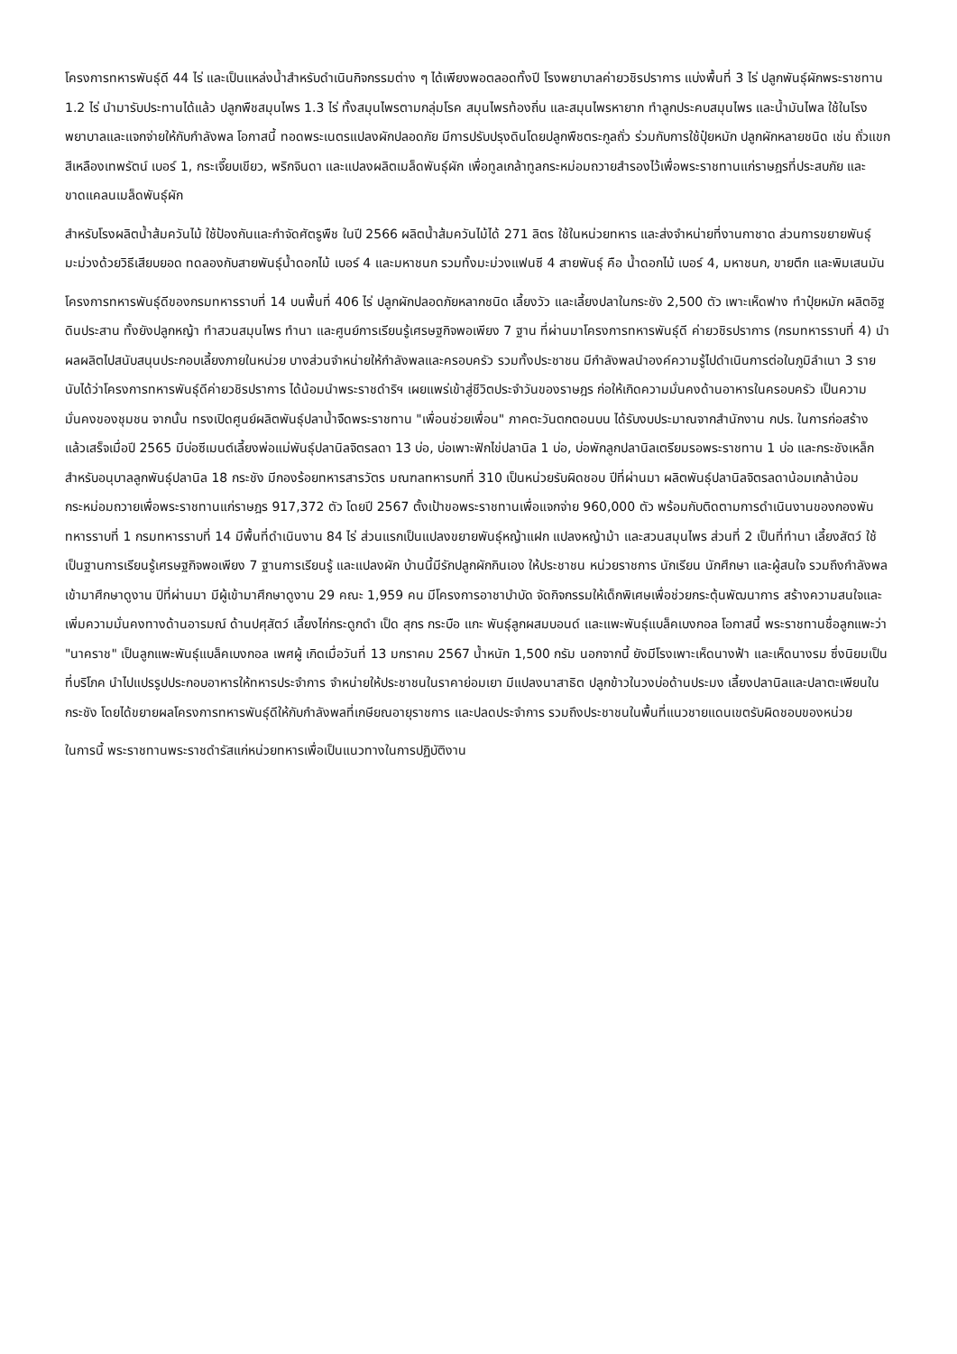โครงการทหารพันธุ์ดี 44 ไร่ และเป็นแหล่งน้ำสำหรับดำเนินกิจกรรมต่าง ๆ ได้เพียงพอตลอดทั้งปี โรงพยาบาลค่ายวชิรปราการ แบ่งพื้นที่ 3 ไร่ ปลูกพันธุ์ผักพระราชทาน 1.2 ไร่ นำมารับประทานได้แล้ว ปลูกพืชสมุนไพร 1.3 ไร่ ทั้งสมุนไพรตามกลุ่มโรค สมุนไพรท้องถิ่น และสมุนไพรหายาก ทำลูกประคบสมุนไพร และน้ำมันไพล ใช้ในโรงพยาบาลและแจกจ่ายให้กับกำลังพล โอกาสนี้ ทอดพระเนตรแปลงผักปลอดภัย มีการปรับปรุงดินโดยปลูกพืชตระกูลถั่ว ร่วมกับการใช้ปุ๋ยหมัก ปลูกผักหลายชนิด เช่น ถั่วแขกสีเหลืองเทพรัตน์ เบอร์ 1, กระเจี๊ยบเขียว, พริกจินดา และแปลงผลิตเมล็ดพันธุ์ผัก เพื่อทูลเกล้าทูลกระหม่อมถวายสำรองไว้เพื่อพระราชทานแก่ราษฎรที่ประสบภัย และขาดแคลนเมล็ดพันธุ์ผัก
สำหรับโรงผลิตน้ำส้มควันไม้ ใช้ป้องกันและกำจัดศัตรูพืช ในปี 2566 ผลิตน้ำส้มควันไม้ได้ 271 ลิตร ใช้ในหน่วยทหาร และส่งจำหน่ายที่งานกาชาด ส่วนการขยายพันธุ์มะม่วงด้วยวิธีเสียบยอด ทดลองกับสายพันธุ์น้ำดอกไม้ เบอร์ 4 และมหาชนก รวมทั้งมะม่วงแฟนซี 4 สายพันธุ์ คือ น้ำดอกไม้ เบอร์ 4, มหาชนก, ขายตึก และพิมเสนมัน
โครงการทหารพันธุ์ดีของกรมทหารราบที่ 14 บนพื้นที่ 406 ไร่ ปลูกผักปลอดภัยหลากชนิด เลี้ยงวัว และเลี้ยงปลาในกระชัง 2,500 ตัว เพาะเห็ดฟาง ทำปุ๋ยหมัก ผลิตอิฐดินประสาน ทั้งยังปลูกหญ้า ทำสวนสมุนไพร ทำนา และศูนย์การเรียนรู้เศรษฐกิจพอเพียง 7 ฐาน ที่ผ่านมาโครงการทหารพันธุ์ดี ค่ายวชิรปราการ (กรมทหารราบที่ 4) นำผลผลิตไปสนับสนุนประกอบเลี้ยงภายในหน่วย บางส่วนจำหน่ายให้กำลังพลและครอบครัว รวมทั้งประชาชน มีกำลังพลนำองค์ความรู้ไปดำเนินการต่อในภูมิลำเนา 3 ราย นับได้ว่าโครงการทหารพันธุ์ดีค่ายวชิรปราการ ได้น้อมนำพระราชดำริฯ เผยแพร่เข้าสู่ชีวิตประจำวันของราษฎร ก่อให้เกิดความมั่นคงด้านอาหารในครอบครัว เป็นความมั่นคงของชุมชน จากนั้น ทรงเปิดศูนย์ผลิตพันธุ์ปลาน้ำจืดพระราชทาน "เพื่อนช่วยเพื่อน" ภาคตะวันตกตอนบน ได้รับงบประมาณจากสำนักงาน กปร. ในการก่อสร้าง แล้วเสร็จเมื่อปี 2565 มีบ่อซีเมนต์เลี้ยงพ่อแม่พันธุ์ปลานิลจิตรลดา 13 บ่อ, บ่อเพาะฟักไข่ปลานิล 1 บ่อ, บ่อพักลูกปลานิลเตรียมรอพระราชทาน 1 บ่อ และกระชังเหล็กสำหรับอนุบาลลูกพันธุ์ปลานิล 18 กระชัง มีกองร้อยทหารสารวัตร มณฑลทหารบกที่ 310 เป็นหน่วยรับผิดชอบ ปีที่ผ่านมา ผลิตพันธุ์ปลานิลจิตรลดาน้อมเกล้าน้อมกระหม่อมถวายเพื่อพระราชทานแก่ราษฎร 917,372 ตัว โดยปี 2567 ตั้งเป้าขอพระราชทานเพื่อแจกจ่าย 960,000 ตัว พร้อมกับติดตามการดำเนินงานของกองพันทหารราบที่ 1 กรมทหารราบที่ 14 มีพื้นที่ดำเนินงาน 84 ไร่ ส่วนแรกเป็นแปลงขยายพันธุ์หญ้าแฝก แปลงหญ้าม้า และสวนสมุนไพร ส่วนที่ 2 เป็นที่ทำนา เลี้ยงสัตว์ ใช้เป็นฐานการเรียนรู้เศรษฐกิจพอเพียง 7 ฐานการเรียนรู้ และแปลงผัก บ้านนี้มีรักปลูกผักกินเอง ให้ประชาชน หน่วยราชการ นักเรียน นักศึกษา และผู้สนใจ รวมถึงกำลังพลเข้ามาศึกษาดูงาน ปีที่ผ่านมา มีผู้เข้ามาศึกษาดูงาน 29 คณะ 1,959 คน มีโครงการอาชาบำบัด จัดกิจกรรมให้เด็กพิเศษเพื่อช่วยกระตุ้นพัฒนาการ สร้างความสนใจและเพิ่มความมั่นคงทางด้านอารมณ์ ด้านปศุสัตว์ เลี้ยงไก่กระดูกดำ เป็ด สุกร กระบือ แกะ พันธุ์ลูกผสมบอนด์ และแพะพันธุ์แบล็คเบงกอล โอกาสนี้ พระราชทานชื่อลูกแพะว่า "นาคราช" เป็นลูกแพะพันธุ์แบล็คเบงกอล เพศผู้ เกิดเมื่อวันที่ 13 มกราคม 2567 น้ำหนัก 1,500 กรัม นอกจากนี้ ยังมีโรงเพาะเห็ดนางฟ้า และเห็ดนางรม ซึ่งนิยมเป็นที่บริโภค นำไปแปรรูปประกอบอาหารให้ทหารประจำการ จำหน่ายให้ประชาชนในราคาย่อมเยา มีแปลงนาสาธิต ปลูกข้าวในวงบ่อด้านประมง เลี้ยงปลานิลและปลาตะเพียนในกระชัง โดยได้ขยายผลโครงการทหารพันธุ์ดีให้กับกำลังพลที่เกษียณอายุราชการ และปลดประจำการ รวมถึงประชาชนในพื้นที่แนวชายแดนเขตรับผิดชอบของหน่วย
ในการนี้ พระราชทานพระราชดำรัสแก่หน่วยทหารเพื่อเป็นแนวทางในการปฏิบัติงาน